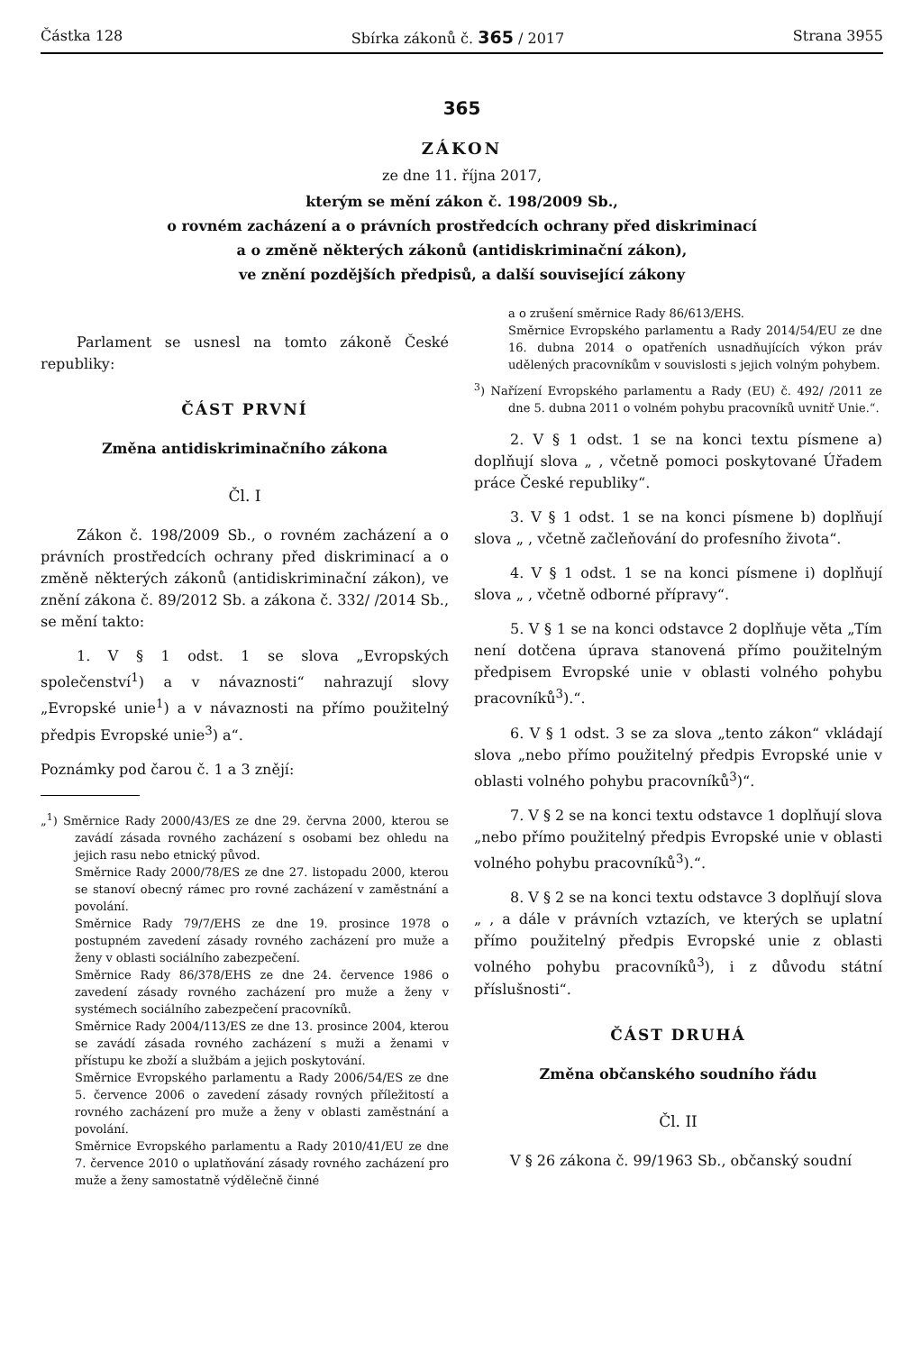Částka 128 Sbírka zákonů č. 365 / 2017 Strana 3955
365
ZÁKON
ze dne 11. října 2017,
kterým se mění zákon č. 198/2009 Sb.,
o rovném zacházení a o právních prostředcích ochrany před diskriminací
a o změně některých zákonů (antidiskriminační zákon),
ve znění pozdějších předpisů, a další související zákony
Parlament se usnesl na tomto zákoně České republiky:
ČÁST PRVNÍ
Změna antidiskriminačního zákona
Čl. I
Zákon č. 198/2009 Sb., o rovném zacházení a o právních prostředcích ochrany před diskriminací a o změně některých zákonů (antidiskriminační zákon), ve znění zákona č. 89/2012 Sb. a zákona č. 332/ /2014 Sb., se mění takto:
1. V § 1 odst. 1 se slova „Evropských společenství<sup>1</sup>) a v návaznosti“ nahrazují slovy „Evropské unie<sup>1</sup>) a v návaznosti na přímo použitelný předpis Evropské unie<sup>3</sup>) a“.
Poznámky pod čarou č. 1 a 3 znějí:
„<sup>1</sup>) Směrnice Rady 2000/43/ES ze dne 29. června 2000, kterou se zavádí zásada rovného zacházení s osobami bez ohledu na jejich rasu nebo etnický původ.
Směrnice Rady 2000/78/ES ze dne 27. listopadu 2000, kterou se stanoví obecný rámec pro rovné zacházení v zaměstnání a povolání.
Směrnice Rady 79/7/EHS ze dne 19. prosince 1978 o postupném zavedení zásady rovného zacházení pro muže a ženy v oblasti sociálního zabezpečení.
Směrnice Rady 86/378/EHS ze dne 24. července 1986 o zavedení zásady rovného zacházení pro muže a ženy v systémech sociálního zabezpečení pracovníků.
Směrnice Rady 2004/113/ES ze dne 13. prosince 2004, kterou se zavádí zásada rovného zacházení s muži a ženami v přístupu ke zboží a službám a jejich poskytování.
Směrnice Evropského parlamentu a Rady 2006/54/ES ze dne 5. července 2006 o zavedení zásady rovných příležitostí a rovného zacházení pro muže a ženy v oblasti zaměstnání a povolání.
Směrnice Evropského parlamentu a Rady 2010/41/EU ze dne 7. července 2010 o uplatňování zásady rovného zacházení pro muže a ženy samostatně výdělečně činné
a o zrušení směrnice Rady 86/613/EHS.
Směrnice Evropského parlamentu a Rady 2014/54/EU ze dne 16. dubna 2014 o opatřeních usnadňujících výkon práv udělených pracovníkům v souvislosti s jejich volným pohybem.
<sup>3</sup>) Nařízení Evropského parlamentu a Rady (EU) č. 492/ /2011 ze dne 5. dubna 2011 o volném pohybu pracovníků uvnitř Unie.“.
2. V § 1 odst. 1 se na konci textu písmene a) doplňují slova „ , včetně pomoci poskytované Úřadem práce České republiky“.
3. V § 1 odst. 1 se na konci písmene b) doplňují slova „ , včetně začleňování do profesního života“.
4. V § 1 odst. 1 se na konci písmene i) doplňují slova „ , včetně odborné přípravy“.
5. V § 1 se na konci odstavce 2 doplňuje věta „Tím není dotčena úprava stanovená přímo použitelným předpisem Evropské unie v oblasti volného pohybu pracovníků<sup>3</sup>).“.
6. V § 1 odst. 3 se za slova „tento zákon“ vkládají slova „nebo přímo použitelný předpis Evropské unie v oblasti volného pohybu pracovníků<sup>3</sup>)“.
7. V § 2 se na konci textu odstavce 1 doplňují slova „nebo přímo použitelný předpis Evropské unie v oblasti volného pohybu pracovníků<sup>3</sup>).“.
8. V § 2 se na konci textu odstavce 3 doplňují slova „ , a dále v právních vztazích, ve kterých se uplatní přímo použitelný předpis Evropské unie z oblasti volného pohybu pracovníků<sup>3</sup>), i z důvodu státní příslušnosti“.
ČÁST DRUHÁ
Změna občanského soudního řádu
Čl. II
V § 26 zákona č. 99/1963 Sb., občanský soudní